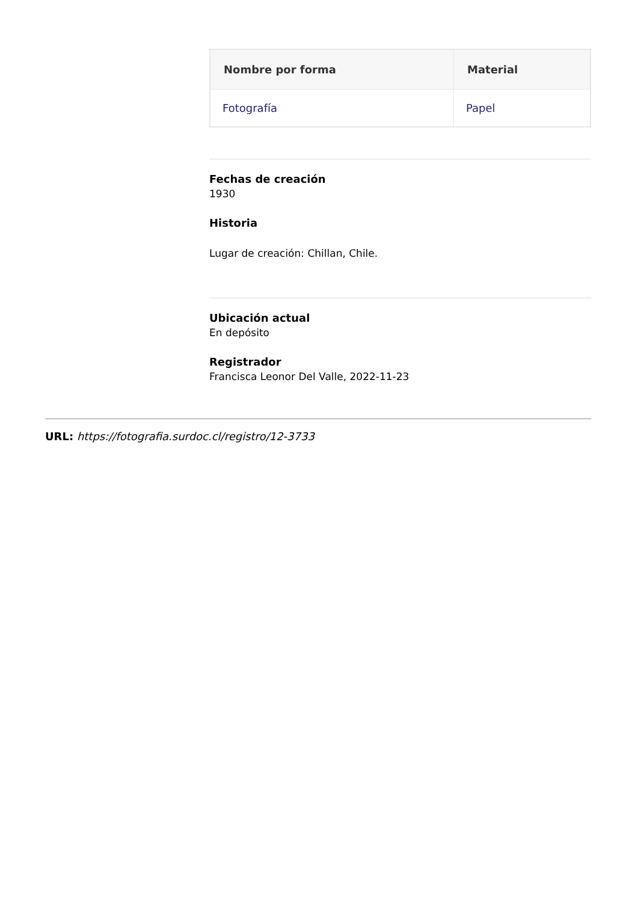| Nombre por forma | Material |
| --- | --- |
| Fotografía | Papel |
Fechas de creación
1930
Historia
Lugar de creación: Chillan, Chile.
Ubicación actual
En depósito
Registrador
Francisca Leonor Del Valle, 2022-11-23
URL: https://fotografia.surdoc.cl/registro/12-3733